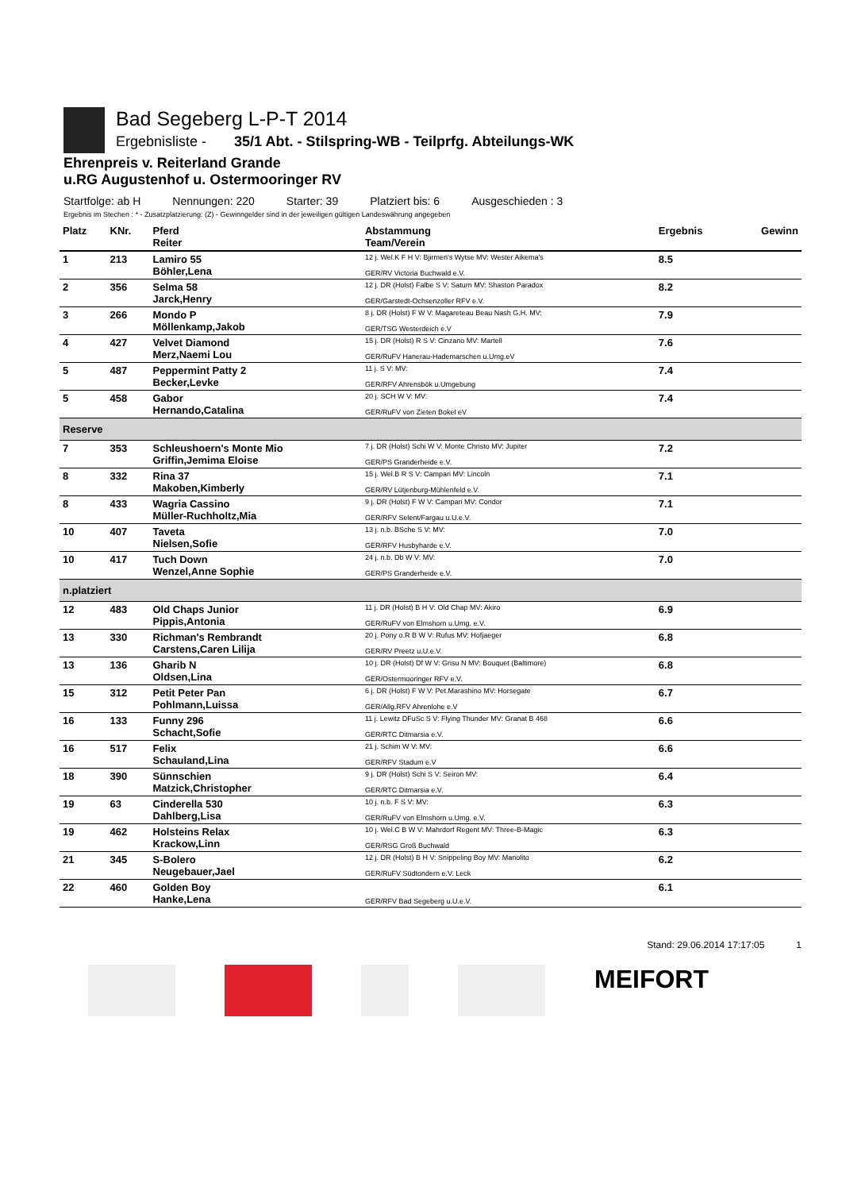Bad Segeberg L-P-T 2014
Ergebnisliste - 35/1 Abt. - Stilspring-WB - Teilprfg. Abteilungs-WK
Ehrenpreis v. Reiterland Grande
u.RG Augustenhof u. Ostermooringer RV
Startfolge: ab H Nennungen: 220 Starter: 39 Platziert bis: 6 Ausgeschieden : 3
Ergebnis im Stechen : * - Zusatzplatzierung: (Z) - Gewinngelder sind in der jeweiligen gültigen Landeswährung angegeben
| Platz | KNr. | Pferd Reiter | Abstammung Team/Verein | Ergebnis | Gewinn |
| --- | --- | --- | --- | --- | --- |
| 1 | 213 | Lamiro 55 Böhler,Lena | 12 j. Wel.K F H V: Bjirmen's Wytse MV: Wester Aikema's GER/RV Victoria Buchwald e.V. | 8.5 | |
| 2 | 356 | Selma 58 Jarck,Henry | 12 j. DR (Holst) Falbe S V: Saturn MV: Shaston Paradox GER/Garstedt-Ochsenzoller RFV e.V. | 8.2 | |
| 3 | 266 | Mondo P Möllenkamp,Jakob | 8 j. DR (Holst) F W V: Magareteau Beau Nash G.H. MV: GER/TSG Westerdeich e.V | 7.9 | |
| 4 | 427 | Velvet Diamond Merz,Naemi Lou | 15 j. DR (Holst) R S V: Cinzano MV: Martell GER/RuFV Hanerau-Hademarschen u.Umg.eV | 7.6 | |
| 5 | 487 | Peppermint Patty 2 Becker,Levke | 11 j. S V: MV: GER/RFV Ahrensbök u.Umgebung | 7.4 | |
| 5 | 458 | Gabor Hernando,Catalina | 20 j. SCH W V: MV: GER/RuFV von Zieten Bokel eV | 7.4 | |
| Reserve | | | | | |
| 7 | 353 | Schleushoern's Monte Mio Griffin,Jemima Eloise | 7 j. DR (Holst) Schi W V: Monte Christo MV: Jupiter GER/PS Granderheide e.V. | 7.2 | |
| 8 | 332 | Rina 37 Makoben,Kimberly | 15 j. Wel.B R S V: Campari MV: Lincoln GER/RV Lütjenburg-Mühlenfeld e.V. | 7.1 | |
| 8 | 433 | Wagria Cassino Müller-Ruchholtz,Mia | 9 j. DR (Holst) F W V: Campari MV: Condor GER/RFV Selent/Fargau u.U.e.V. | 7.1 | |
| 10 | 407 | Taveta Nielsen,Sofie | 13 j. n.b. BSche S V: MV: GER/RFV Husbyharde e.V. | 7.0 | |
| 10 | 417 | Tuch Down Wenzel,Anne Sophie | 24 j. n.b. Db W V: MV: GER/PS Granderheide e.V. | 7.0 | |
| n.platziert | | | | | |
| 12 | 483 | Old Chaps Junior Pippis,Antonia | 11 j. DR (Holst) B H V: Old Chap MV: Akiro GER/RuFV von Elmshorn u.Umg. e.V. | 6.9 | |
| 13 | 330 | Richman's Rembrandt Carstens,Caren Lilija | 20 j. Pony o.R B W V: Rufus MV: Hofjaeger GER/RV Preetz u.U.e.V. | 6.8 | |
| 13 | 136 | Gharib N Oldsen,Lina | 10 j. DR (Holst) Df W V: Grisu N MV: Bouquet (Baltimore) GER/Ostermooringer RFV e.V. | 6.8 | |
| 15 | 312 | Petit Peter Pan Pohlmann,Luissa | 6 j. DR (Holst) F W V: Pet.Marashino MV: Horsegate GER/Allg.RFV Ahrenlohe e.V | 6.7 | |
| 16 | 133 | Funny 296 Schacht,Sofie | 11 j. Lewitz DFuSc S V: Flying Thunder MV: Granat B 468 GER/RTC Ditmarsia e.V. | 6.6 | |
| 16 | 517 | Felix Schauland,Lina | 21 j. Schim W V: MV: GER/RFV Stadum e.V | 6.6 | |
| 18 | 390 | Sünnschien Matzick,Christopher | 9 j. DR (Holst) Schi S V: Seiron MV: GER/RTC Ditmarsia e.V. | 6.4 | |
| 19 | 63 | Cinderella 530 Dahlberg,Lisa | 10 j. n.b. F S V: MV: GER/RuFV von Elmshorn u.Umg. e.V. | 6.3 | |
| 19 | 462 | Holsteins Relax Krackow,Linn | 10 j. Wel.C B W V: Mahrdorf Regent MV: Three-B-Magic GER/RSG Groß Buchwald | 6.3 | |
| 21 | 345 | S-Bolero Neugebauer,Jael | 12 j. DR (Holst) B H V: Snippeling Boy MV: Manolito GER/RuFV Südtondern e.V. Leck | 6.2 | |
| 22 | 460 | Golden Boy Hanke,Lena | GER/RFV Bad Segeberg u.U.e.V. | 6.1 | |
Stand: 29.06.2014 17:17:05 1
MEIFORT